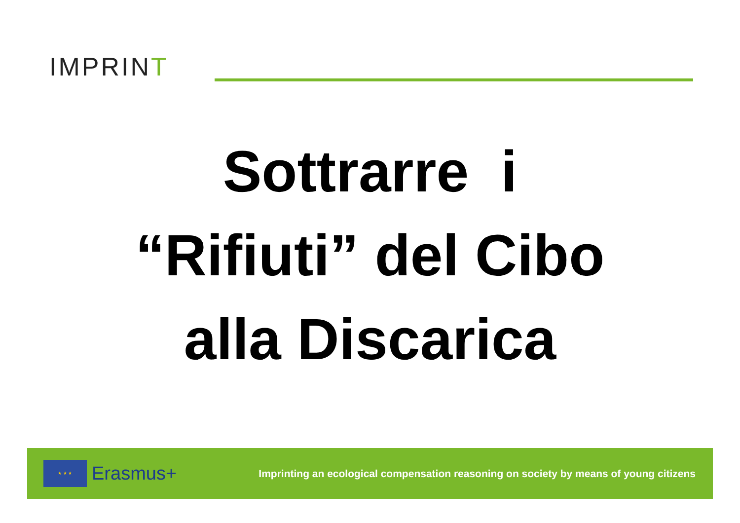IMPRINT
Sottrarre i
“Rifiuti” del Cibo
alla Discarica
★ ★ ★
Erasmus+
Imprinting an ecological compensation reasoning on society by means of young citizens